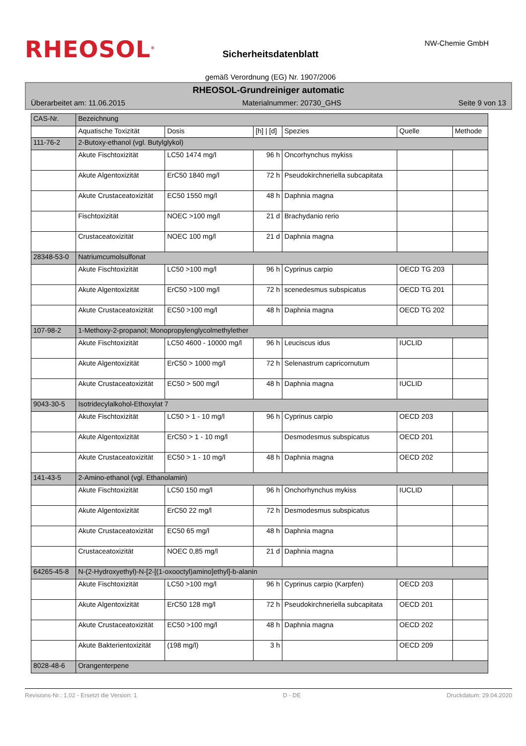RHEOSOL<sup>®</sup> NW-Chemie GmbH
Sicherheitsdatenblatt
gemäß Verordnung (EG) Nr. 1907/2006
RHEOSOL-Grundreiniger automatic
Überarbeitet am: 11.06.2015 Materialnummer: 20730_GHS Seite 9 von 13
| CAS-Nr. | Bezeichnung | | | | | |
| --- | --- | --- | --- | --- | --- | --- |
| | Aquatische Toxizität | Dosis | [h] / [d] | Spezies | Quelle | Methode |
| 111-76-2 | 2-Butoxy-ethanol (vgl. Butylglykol) | | | | | |
| | Akute Fischtoxizität | LC50 1474 mg/l | 96 h | Oncorhynchus mykiss | | |
| | Akute Algentoxizität | ErC50 1840 mg/l | 72 h | Pseudokirchneriella subcapitata | | |
| | Akute Crustaceatoxizität | EC50 1550 mg/l | 48 h | Daphnia magna | | |
| | Fischtoxizität | NOEC >100 mg/l | 21 d | Brachydanio rerio | | |
| | Crustaceatoxizität | NOEC 100 mg/l | 21 d | Daphnia magna | | |
| 28348-53-0 | Natriumcumolsulfonat | | | | | |
| | Akute Fischtoxizität | LC50 >100 mg/l | 96 h | Cyprinus carpio | OECD TG 203 | |
| | Akute Algentoxizität | ErC50 >100 mg/l | 72 h | scenedesmus subspicatus | OECD TG 201 | |
| | Akute Crustaceatoxizität | EC50 >100 mg/l | 48 h | Daphnia magna | OECD TG 202 | |
| 107-98-2 | 1-Methoxy-2-propanol; Monopropylenglycolmethylether | | | | | |
| | Akute Fischtoxizität | LC50 4600 - 10000 mg/l | 96 h | Leuciscus idus | IUCLID | |
| | Akute Algentoxizität | ErC50 > 1000 mg/l | 72 h | Selenastrum capricornutum | | |
| | Akute Crustaceatoxizität | EC50 > 500 mg/l | 48 h | Daphnia magna | IUCLID | |
| 9043-30-5 | Isotridecylalkohol-Ethoxylat 7 | | | | | |
| | Akute Fischtoxizität | LC50 > 1 - 10 mg/l | 96 h | Cyprinus carpio | OECD 203 | |
| | Akute Algentoxizität | ErC50 > 1 - 10 mg/l | | Desmodesmus subspicatus | OECD 201 | |
| | Akute Crustaceatoxizität | EC50 > 1 - 10 mg/l | 48 h | Daphnia magna | OECD 202 | |
| 141-43-5 | 2-Amino-ethanol (vgl. Ethanolamin) | | | | | |
| | Akute Fischtoxizität | LC50 150 mg/l | 96 h | Onchorhynchus mykiss | IUCLID | |
| | Akute Algentoxizität | ErC50 22 mg/l | 72 h | Desmodesmus subspicatus | | |
| | Akute Crustaceatoxizität | EC50 65 mg/l | 48 h | Daphnia magna | | |
| | Crustaceatoxizität | NOEC 0,85 mg/l | 21 d | Daphnia magna | | |
| 64265-45-8 | N-(2-Hydroxyethyl)-N-[2-[(1-oxooctyl)amino]ethyl]-b-alanin | | | | | |
| | Akute Fischtoxizität | LC50 >100 mg/l | 96 h | Cyprinus carpio (Karpfen) | OECD 203 | |
| | Akute Algentoxizität | ErC50 128 mg/l | 72 h | Pseudokirchneriella subcapitata | OECD 201 | |
| | Akute Crustaceatoxizität | EC50 >100 mg/l | 48 h | Daphnia magna | OECD 202 | |
| | Akute Bakterientoxizität | (198 mg/l) | 3 h | | OECD 209 | |
| 8028-48-6 | Orangenterpene | | | | | |
Revisions-Nr.: 1,02 - Ersetzt die Version: 1 D - DE Druckdatum: 29.04.2020